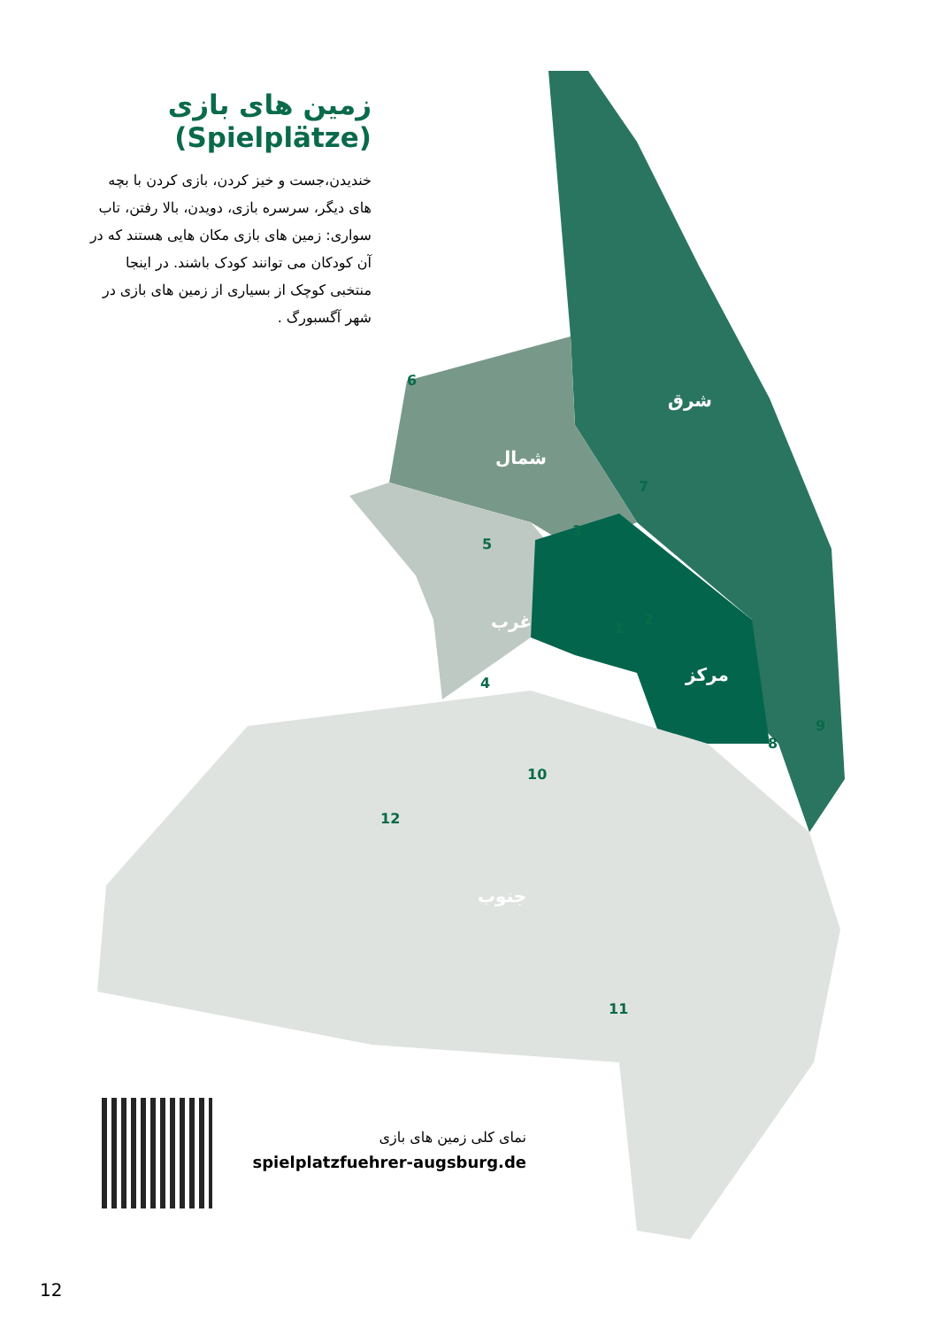زمین های بازی
(Spielplätze)
خندیدن،جست و خیز کردن، بازی کردن با بچه های دیگر، سرسره بازی، دویدن، بالا رفتن، تاب سواری: زمین های بازی مکان هایی هستند که در آن کودکان می توانند کودک باشند. در اینجا منتخبی کوچک از بسیاری از زمین های بازی در شهر آگسبورگ .
شرق
شمال
غرب
مرکز
جنوب
6
7
5
3
1
2
4
9
8
10
12
11
نمای کلی زمین های بازی
spielplatzfuehrer-augsburg.de
12